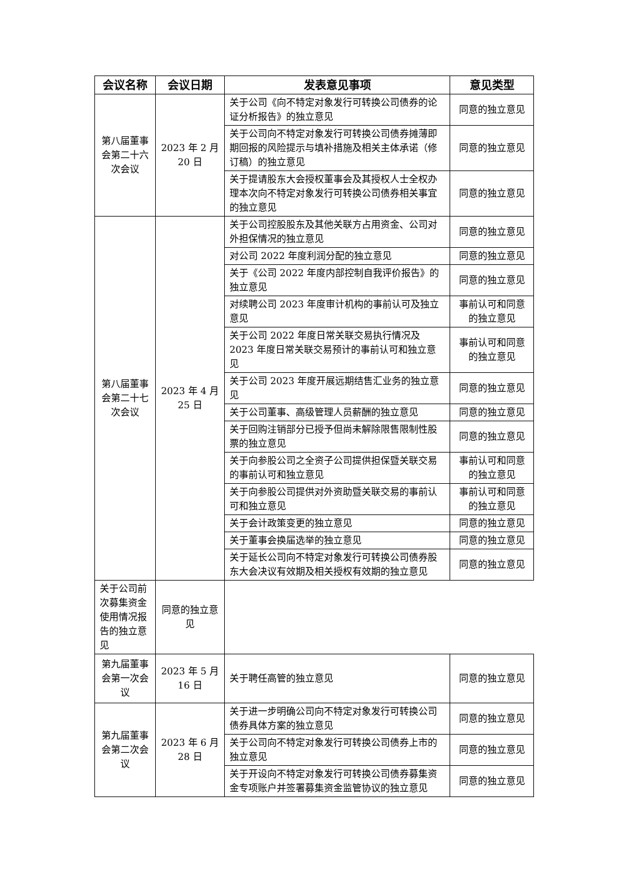| 会议名称 | 会议日期 | 发表意见事项 | 意见类型 |
| --- | --- | --- | --- |
| 第八届董事会第二十六次会议 | 2023 年 2 月 20 日 | 关于公司《向不特定对象发行可转换公司债券的论证分析报告》的独立意见 | 同意的独立意见 |
| | | 关于公司向不特定对象发行可转换公司债券摊薄即期回报的风险提示与填补措施及相关主体承诺（修订稿）的独立意见 | 同意的独立意见 |
| | | 关于提请股东大会授权董事会及其授权人士全权办理本次向不特定对象发行可转换公司债券相关事宜的独立意见 | 同意的独立意见 |
| 第八届董事会第二十七次会议 | 2023 年 4 月 25 日 | 关于公司控股股东及其他关联方占用资金、公司对外担保情况的独立意见 | 同意的独立意见 |
| | | 对公司 2022 年度利润分配的独立意见 | 同意的独立意见 |
| | | 关于《公司 2022 年度内部控制自我评价报告》的独立意见 | 同意的独立意见 |
| | | 对续聘公司 2023 年度审计机构的事前认可及独立意见 | 事前认可和同意的独立意见 |
| | | 关于公司 2022 年度日常关联交易执行情况及 2023 年度日常关联交易预计的事前认可和独立意见 | 事前认可和同意的独立意见 |
| | | 关于公司 2023 年度开展远期结售汇业务的独立意见 | 同意的独立意见 |
| | | 关于公司董事、高级管理人员薪酬的独立意见 | 同意的独立意见 |
| | | 关于回购注销部分已授予但尚未解除限售限制性股票的独立意见 | 同意的独立意见 |
| | | 关于向参股公司之全资子公司提供担保暨关联交易的事前认可和独立意见 | 事前认可和同意的独立意见 |
| | | 关于向参股公司提供对外资助暨关联交易的事前认可和独立意见 | 事前认可和同意的独立意见 |
| | | 关于会计政策变更的独立意见 | 同意的独立意见 |
| | | 关于董事会换届选举的独立意见 | 同意的独立意见 |
| | | 关于延长公司向不特定对象发行可转换公司债券股东大会决议有效期及相关授权有效期的独立意见 | 同意的独立意见 |
| | 关于公司前次募集资金使用情况报告的独立意见 | 同意的独立意见 | |
| 第九届董事会第一次会议 | 2023 年 5 月 16 日 | 关于聘任高管的独立意见 | 同意的独立意见 |
| 第九届董事会第二次会议 | 2023 年 6 月 28 日 | 关于进一步明确公司向不特定对象发行可转换公司债券具体方案的独立意见 | 同意的独立意见 |
| | | 关于公司向不特定对象发行可转换公司债券上市的独立意见 | 同意的独立意见 |
| | | 关于开设向不特定对象发行可转换公司债券募集资金专项账户并签署募集资金监管协议的独立意见 | 同意的独立意见 |